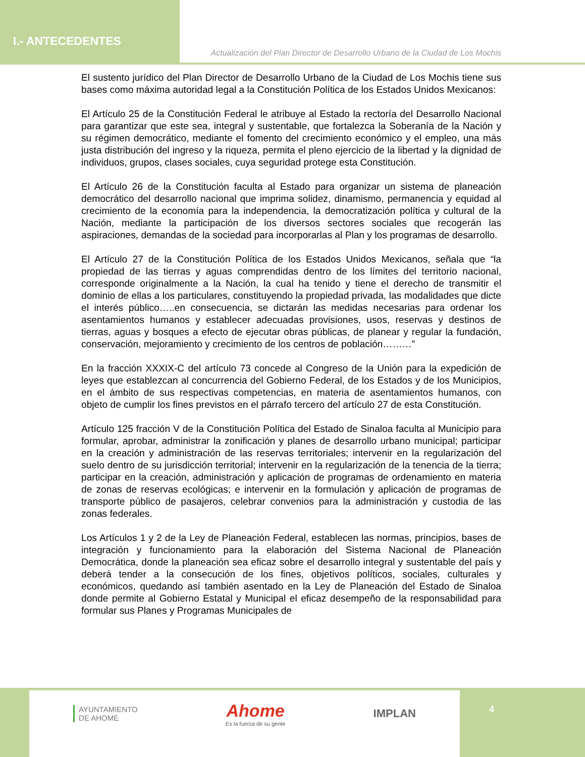I.- ANTECEDENTES
Actualización del Plan Director de Desarrollo Urbano de la Ciudad de Los Mochis
El sustento jurídico del Plan Director de Desarrollo Urbano de la Ciudad de Los Mochis tiene sus bases como máxima autoridad legal a la Constitución Política de los Estados Unidos Mexicanos:
El Artículo 25 de la Constitución Federal le atribuye al Estado la rectoría del Desarrollo Nacional para garantizar que este sea, integral y sustentable, que fortalezca la Soberanía de la Nación y su régimen democrático, mediante el fomento del crecimiento económico y el empleo, una más justa distribución del ingreso y la riqueza, permita el pleno ejercicio de la libertad y la dignidad de individuos, grupos, clases sociales, cuya seguridad protege esta Constitución.
El Artículo 26 de la Constitución faculta al Estado para organizar un sistema de planeación democrático del desarrollo nacional que imprima solidez, dinamismo, permanencia y equidad al crecimiento de la economía para la independencia, la democratización política y cultural de la Nación, mediante la participación de los diversos sectores sociales que recogerán las aspiraciones, demandas de la sociedad para incorporarlas al Plan y los programas de desarrollo.
El Artículo 27 de la Constitución Política de los Estados Unidos Mexicanos, señala que “la propiedad de las tierras y aguas comprendidas dentro de los límites del territorio nacional, corresponde originalmente a la Nación, la cual ha tenido y tiene el derecho de transmitir el dominio de ellas a los particulares, constituyendo la propiedad privada, las modalidades que dicte el interés público…..en consecuencia, se dictarán las medidas necesarias para ordenar los asentamientos humanos y establecer adecuadas provisiones, usos, reservas y destinos de tierras, aguas y bosques a efecto de ejecutar obras públicas, de planear y regular la fundación, conservación, mejoramiento y crecimiento de los centros de población………”
En la fracción XXXIX-C del artículo 73 concede al Congreso de la Unión para la expedición de leyes que establezcan al concurrencia del Gobierno Federal, de los Estados y de los Municipios, en el ámbito de sus respectivas competencias, en materia de asentamientos humanos, con objeto de cumplir los fines previstos en el párrafo tercero del artículo 27 de esta Constitución.
Artículo 125 fracción V de la Constitución Política del Estado de Sinaloa faculta al Municipio para formular, aprobar, administrar la zonificación y planes de desarrollo urbano municipal; participar en la creación y administración de las reservas territoriales; intervenir en la regularización del suelo dentro de su jurisdicción territorial; intervenir en la regularización de la tenencia de la tierra; participar en la creación, administración y aplicación de programas de ordenamiento en materia de zonas de reservas ecológicas; e intervenir en la formulación y aplicación de programas de transporte público de pasajeros, celebrar convenios para la administración y custodia de las zonas federales.
Los Artículos 1 y 2 de la Ley de Planeación Federal, establecen las normas, principios, bases de integración y funcionamiento para la elaboración del Sistema Nacional de Planeación Democrática, donde la planeación sea eficaz sobre el desarrollo integral y sustentable del país y deberá tender a la consecución de los fines, objetivos políticos, sociales, culturales y económicos, quedando así también asentado en la Ley de Planeación del Estado de Sinaloa donde permite al Gobierno Estatal y Municipal el eficaz desempeño de la responsabilidad para formular sus Planes y Programas Municipales de
AYUNTAMIENTO
DE AHOME
Ahome
Es la fuerza de su gente
IMPLAN
4